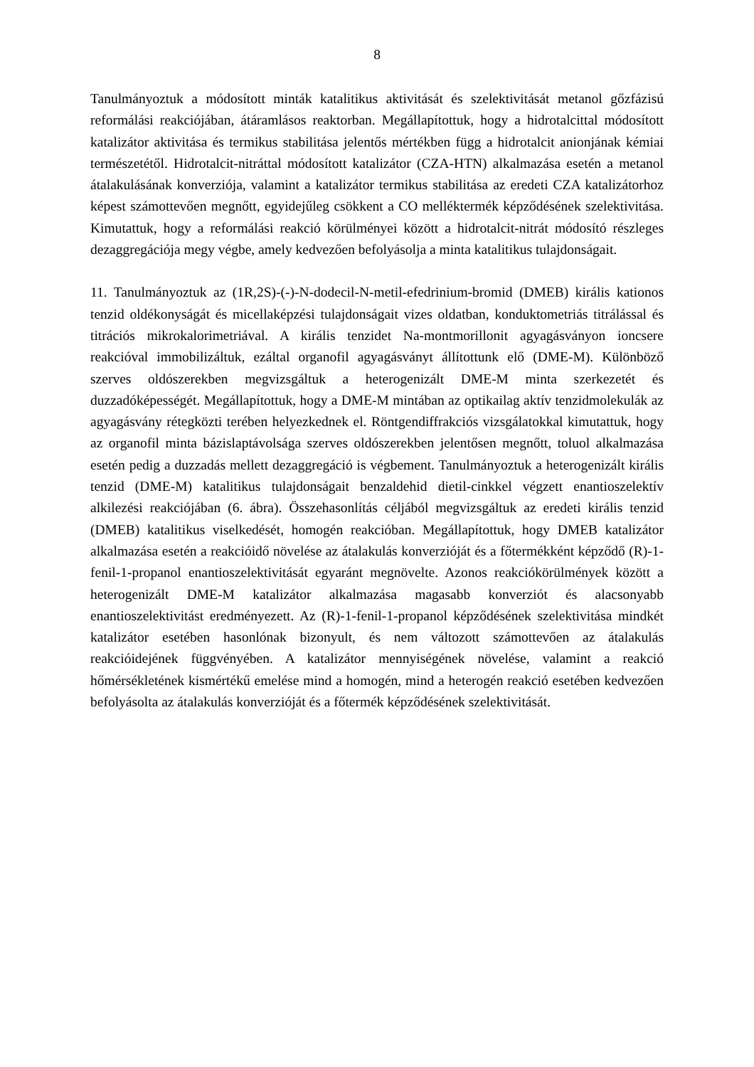8
Tanulmányoztuk a módosított minták katalitikus aktivitását és szelektivitását metanol gőzfázisú reformálási reakciójában, átáramlásos reaktorban. Megállapítottuk, hogy a hidrotalcittal módosított katalizátor aktivitása és termikus stabilitása jelentős mértékben függ a hidrotalcit anionjának kémiai természetétől. Hidrotalcit-nitráttal módosított katalizátor (CZA-HTN) alkalmazása esetén a metanol átalakulásának konverziója, valamint a katalizátor termikus stabilitása az eredeti CZA katalizátorhoz képest számottevően megnőtt, egyidejűleg csökkent a CO melléktermék képződésének szelektivitása. Kimutattuk, hogy a reformálási reakció körülményei között a hidrotalcit-nitrát módosító részleges dezaggregációja megy végbe, amely kedvezően befolyásolja a minta katalitikus tulajdonságait.
11. Tanulmányoztuk az (1R,2S)-(-)-N-dodecil-N-metil-efedrinium-bromid (DMEB) királis kationos tenzid oldékonyságát és micellaképzési tulajdonságait vizes oldatban, konduktometriás titrálással és titrációs mikrokalorimetriával. A királis tenzidet Na-montmorillonit agyagásványon ioncsere reakcióval immobilizáltuk, ezáltal organofil agyagásványt állítottunk elő (DME-M). Különböző szerves oldószerekben megvizsgáltuk a heterogenizált DME-M minta szerkezetét és duzzadóképességét. Megállapítottuk, hogy a DME-M mintában az optikailag aktív tenzidmolekulák az agyagásvány rétegközti terében helyezkednek el. Röntgendiffrakciós vizsgálatokkal kimutattuk, hogy az organofil minta bázislaptávolsága szerves oldószerekben jelentősen megnőtt, toluol alkalmazása esetén pedig a duzzadás mellett dezaggregáció is végbement. Tanulmányoztuk a heterogenizált királis tenzid (DME-M) katalitikus tulajdonságait benzaldehid dietil-cinkkel végzett enantioszelektív alkilezési reakciójában (6. ábra). Összehasonlítás céljából megvizsgáltuk az eredeti királis tenzid (DMEB) katalitikus viselkedését, homogén reakcióban. Megállapítottuk, hogy DMEB katalizátor alkalmazása esetén a reakcióidő növelése az átalakulás konverzióját és a főtermékként képződő (R)-1-fenil-1-propanol enantioszelektivitását egyaránt megnövelte. Azonos reakciókörülmények között a heterogenizált DME-M katalizátor alkalmazása magasabb konverziót és alacsonyabb enantioszelektivitást eredményezett. Az (R)-1-fenil-1-propanol képződésének szelektivitása mindkét katalizátor esetében hasonlónak bizonyult, és nem változott számottevően az átalakulás reakcióidejének függvényében. A katalizátor mennyiségének növelése, valamint a reakció hőmérsékletének kismértékű emelése mind a homogén, mind a heterogén reakció esetében kedvezően befolyásolta az átalakulás konverzióját és a főtermék képződésének szelektivitását.